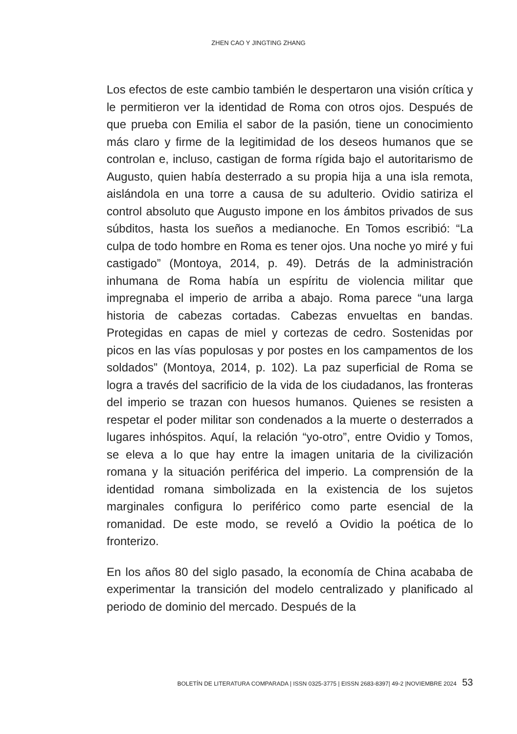ZHEN CAO Y JINGTING ZHANG
Los efectos de este cambio también le despertaron una visión crítica y le permitieron ver la identidad de Roma con otros ojos. Después de que prueba con Emilia el sabor de la pasión, tiene un conocimiento más claro y firme de la legitimidad de los deseos humanos que se controlan e, incluso, castigan de forma rígida bajo el autoritarismo de Augusto, quien había desterrado a su propia hija a una isla remota, aislándola en una torre a causa de su adulterio. Ovidio satiriza el control absoluto que Augusto impone en los ámbitos privados de sus súbditos, hasta los sueños a medianoche. En Tomos escribió: “La culpa de todo hombre en Roma es tener ojos. Una noche yo miré y fui castigado” (Montoya, 2014, p. 49). Detrás de la administración inhumana de Roma había un espíritu de violencia militar que impregnaba el imperio de arriba a abajo. Roma parece “una larga historia de cabezas cortadas. Cabezas envueltas en bandas. Protegidas en capas de miel y cortezas de cedro. Sostenidas por picos en las vías populosas y por postes en los campamentos de los soldados” (Montoya, 2014, p. 102). La paz superficial de Roma se logra a través del sacrificio de la vida de los ciudadanos, las fronteras del imperio se trazan con huesos humanos. Quienes se resisten a respetar el poder militar son condenados a la muerte o desterrados a lugares inhóspitos. Aquí, la relación “yo-otro”, entre Ovidio y Tomos, se eleva a lo que hay entre la imagen unitaria de la civilización romana y la situación periférica del imperio. La comprensión de la identidad romana simbolizada en la existencia de los sujetos marginales configura lo periférico como parte esencial de la romanidad. De este modo, se reveló a Ovidio la poética de lo fronterizo.
En los años 80 del siglo pasado, la economía de China acababa de experimentar la transición del modelo centralizado y planificado al periodo de dominio del mercado. Después de la
BOLETÍN DE LITERATURA COMPARADA | ISSN 0325-3775 | EISSN 2683-8397| 49-2 |NOVIEMBRE 2024 53